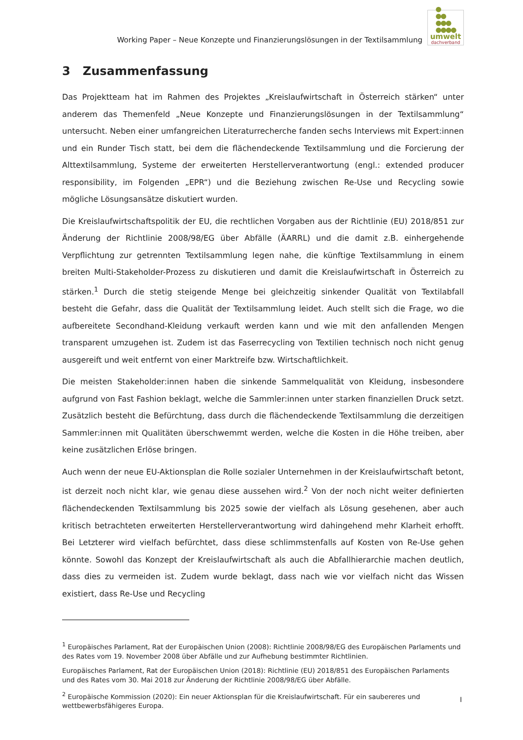Working Paper – Neue Konzepte und Finanzierungslösungen in der Textilsammlung
●
●●
●●●
●●●●
umwelt
dachverband
3 Zusammenfassung
Das Projektteam hat im Rahmen des Projektes „Kreislaufwirtschaft in Österreich stärken“ unter anderem das Themenfeld „Neue Konzepte und Finanzierungslösungen in der Textilsammlung“ untersucht. Neben einer umfangreichen Literaturrecherche fanden sechs Interviews mit Expert:innen und ein Runder Tisch statt, bei dem die flächendeckende Textilsammlung und die Forcierung der Alttextilsammlung, Systeme der erweiterten Herstellerverantwortung (engl.: extended producer responsibility, im Folgenden „EPR“) und die Beziehung zwischen Re-Use und Recycling sowie mögliche Lösungsansätze diskutiert wurden.
Die Kreislaufwirtschaftspolitik der EU, die rechtlichen Vorgaben aus der Richtlinie (EU) 2018/851 zur Änderung der Richtlinie 2008/98/EG über Abfälle (ÄARRL) und die damit z.B. einhergehende Verpflichtung zur getrennten Textilsammlung legen nahe, die künftige Textilsammlung in einem breiten Multi-Stakeholder-Prozess zu diskutieren und damit die Kreislaufwirtschaft in Österreich zu stärken.<sup>1</sup> Durch die stetig steigende Menge bei gleichzeitig sinkender Qualität von Textilabfall besteht die Gefahr, dass die Qualität der Textilsammlung leidet. Auch stellt sich die Frage, wo die aufbereitete Secondhand-Kleidung verkauft werden kann und wie mit den anfallenden Mengen transparent umzugehen ist. Zudem ist das Faserrecycling von Textilien technisch noch nicht genug ausgereift und weit entfernt von einer Marktreife bzw. Wirtschaftlichkeit.
Die meisten Stakeholder:innen haben die sinkende Sammelqualität von Kleidung, insbesondere aufgrund von Fast Fashion beklagt, welche die Sammler:innen unter starken finanziellen Druck setzt. Zusätzlich besteht die Befürchtung, dass durch die flächendeckende Textilsammlung die derzeitigen Sammler:innen mit Qualitäten überschwemmt werden, welche die Kosten in die Höhe treiben, aber keine zusätzlichen Erlöse bringen.
Auch wenn der neue EU-Aktionsplan die Rolle sozialer Unternehmen in der Kreislaufwirtschaft betont, ist derzeit noch nicht klar, wie genau diese aussehen wird.<sup>2</sup> Von der noch nicht weiter definierten flächendeckenden Textilsammlung bis 2025 sowie der vielfach als Lösung gesehenen, aber auch kritisch betrachteten erweiterten Herstellerverantwortung wird dahingehend mehr Klarheit erhofft. Bei Letzterer wird vielfach befürchtet, dass diese schlimmstenfalls auf Kosten von Re-Use gehen könnte. Sowohl das Konzept der Kreislaufwirtschaft als auch die Abfallhierarchie machen deutlich, dass dies zu vermeiden ist. Zudem wurde beklagt, dass nach wie vor vielfach nicht das Wissen existiert, dass Re-Use und Recycling
<sup>1</sup> Europäisches Parlament, Rat der Europäischen Union (2008): Richtlinie 2008/98/EG des Europäischen Parlaments und des Rates vom 19. November 2008 über Abfälle und zur Aufhebung bestimmter Richtlinien.
Europäisches Parlament, Rat der Europäischen Union (2018): Richtlinie (EU) 2018/851 des Europäischen Parlaments und des Rates vom 30. Mai 2018 zur Änderung der Richtlinie 2008/98/EG über Abfälle.
<sup>2</sup> Europäische Kommission (2020): Ein neuer Aktionsplan für die Kreislaufwirtschaft. Für ein saubereres und wettbewerbsfähigeres Europa.
I